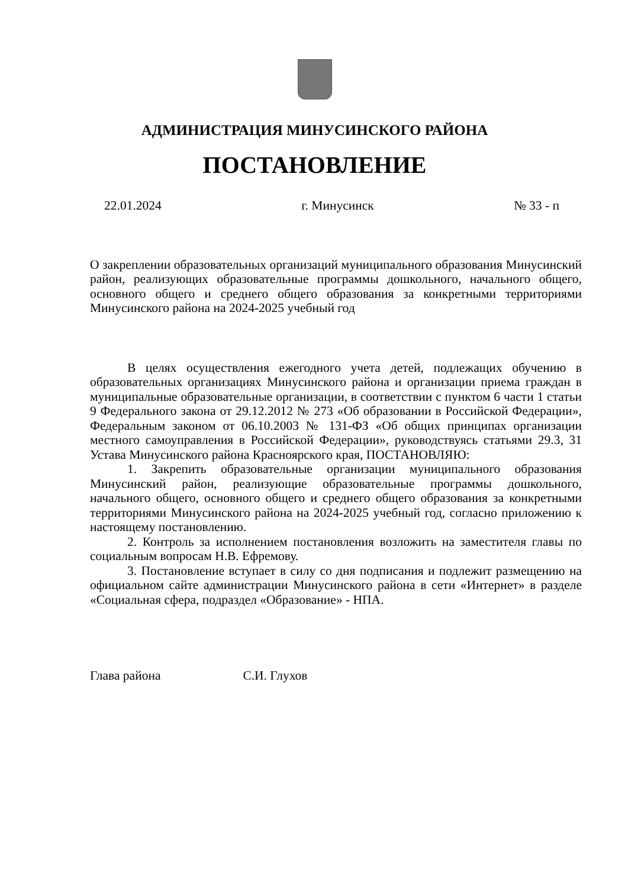АДМИНИСТРАЦИЯ МИНУСИНСКОГО РАЙОНА
ПОСТАНОВЛЕНИЕ
22.01.2024 г. Минусинск № 33 - п
О закреплении образовательных организаций муниципального образования Минусинский район, реализующих образовательные программы дошкольного, начального общего, основного общего и среднего общего образования за конкретными территориями Минусинского района на 2024-2025 учебный год
В целях осуществления ежегодного учета детей, подлежащих обучению в образовательных организациях Минусинского района и организации приема граждан в муниципальные образовательные организации, в соответствии с пунктом 6 части 1 статьи 9 Федерального закона от 29.12.2012 № 273 «Об образовании в Российской Федерации», Федеральным законом от 06.10.2003 № 131-ФЗ «Об общих принципах организации местного самоуправления в Российской Федерации», руководствуясь статьями 29.3, 31 Устава Минусинского района Красноярского края, ПОСТАНОВЛЯЮ:
1. Закрепить образовательные организации муниципального образования Минусинский район, реализующие образовательные программы дошкольного, начального общего, основного общего и среднего общего образования за конкретными территориями Минусинского района на 2024-2025 учебный год, согласно приложению к настоящему постановлению.
2. Контроль за исполнением постановления возложить на заместителя главы по социальным вопросам Н.В. Ефремову.
3. Постановление вступает в силу со дня подписания и подлежит размещению на официальном сайте администрации Минусинского района в сети «Интернет» в разделе «Социальная сфера, подраздел «Образование» - НПА.
Глава района С.И. Глухов